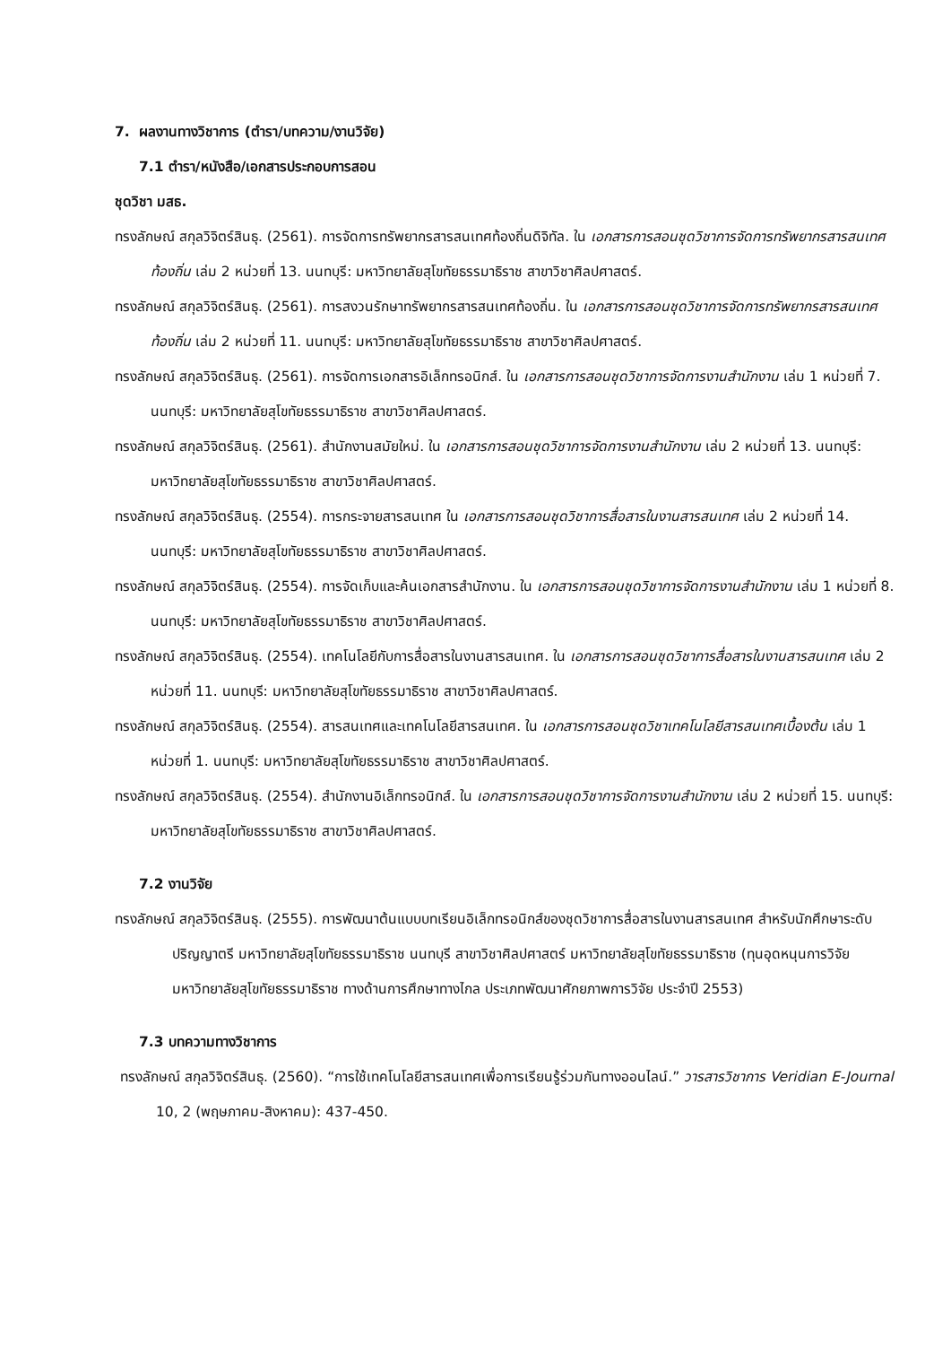7. ผลงานทางวิชาการ (ตำรา/บทความ/งานวิจัย)
7.1 ตำรา/หนังสือ/เอกสารประกอบการสอน
ชุดวิชา มสธ.
ทรงลักษณ์ สกุลวิจิตร์สินธุ. (2561). การจัดการทรัพยากรสารสนเทศท้องถิ่นดิจิทัล. ใน เอกสารการสอนชุดวิชาการจัดการทรัพยากรสารสนเทศท้องถิ่น เล่ม 2 หน่วยที่ 13. นนทบุรี: มหาวิทยาลัยสุโขทัยธรรมาธิราช สาขาวิชาศิลปศาสตร์.
ทรงลักษณ์ สกุลวิจิตร์สินธุ. (2561). การสงวนรักษาทรัพยากรสารสนเทศท้องถิ่น. ใน เอกสารการสอนชุดวิชาการจัดการทรัพยากรสารสนเทศท้องถิ่น เล่ม 2 หน่วยที่ 11. นนทบุรี: มหาวิทยาลัยสุโขทัยธรรมาธิราช สาขาวิชาศิลปศาสตร์.
ทรงลักษณ์ สกุลวิจิตร์สินธุ. (2561). การจัดการเอกสารอิเล็กทรอนิกส์. ใน เอกสารการสอนชุดวิชาการจัดการงานสำนักงาน เล่ม 1 หน่วยที่ 7. นนทบุรี: มหาวิทยาลัยสุโขทัยธรรมาธิราช สาขาวิชาศิลปศาสตร์.
ทรงลักษณ์ สกุลวิจิตร์สินธุ. (2561). สำนักงานสมัยใหม่. ใน เอกสารการสอนชุดวิชาการจัดการงานสำนักงาน เล่ม 2 หน่วยที่ 13. นนทบุรี: มหาวิทยาลัยสุโขทัยธรรมาธิราช สาขาวิชาศิลปศาสตร์.
ทรงลักษณ์ สกุลวิจิตร์สินธุ. (2554). การกระจายสารสนเทศ ใน เอกสารการสอนชุดวิชาการสื่อสารในงานสารสนเทศ เล่ม 2 หน่วยที่ 14. นนทบุรี: มหาวิทยาลัยสุโขทัยธรรมาธิราช สาขาวิชาศิลปศาสตร์.
ทรงลักษณ์ สกุลวิจิตร์สินธุ. (2554). การจัดเก็บและค้นเอกสารสำนักงาน. ใน เอกสารการสอนชุดวิชาการจัดการงานสำนักงาน เล่ม 1 หน่วยที่ 8. นนทบุรี: มหาวิทยาลัยสุโขทัยธรรมาธิราช สาขาวิชาศิลปศาสตร์.
ทรงลักษณ์ สกุลวิจิตร์สินธุ. (2554). เทคโนโลยีกับการสื่อสารในงานสารสนเทศ. ใน เอกสารการสอนชุดวิชาการสื่อสารในงานสารสนเทศ เล่ม 2 หน่วยที่ 11. นนทบุรี: มหาวิทยาลัยสุโขทัยธรรมาธิราช สาขาวิชาศิลปศาสตร์.
ทรงลักษณ์ สกุลวิจิตร์สินธุ. (2554). สารสนเทศและเทคโนโลยีสารสนเทศ. ใน เอกสารการสอนชุดวิชาเทคโนโลยีสารสนเทศเบื้องต้น เล่ม 1 หน่วยที่ 1. นนทบุรี: มหาวิทยาลัยสุโขทัยธรรมาธิราช สาขาวิชาศิลปศาสตร์.
ทรงลักษณ์ สกุลวิจิตร์สินธุ. (2554). สำนักงานอิเล็กทรอนิกส์. ใน เอกสารการสอนชุดวิชาการจัดการงานสำนักงาน เล่ม 2 หน่วยที่ 15. นนทบุรี: มหาวิทยาลัยสุโขทัยธรรมาธิราช สาขาวิชาศิลปศาสตร์.
7.2 งานวิจัย
ทรงลักษณ์ สกุลวิจิตร์สินธุ. (2555). การพัฒนาต้นแบบบทเรียนอิเล็กทรอนิกส์ของชุดวิชาการสื่อสารในงานสารสนเทศ สำหรับนักศึกษาระดับปริญญาตรี มหาวิทยาลัยสุโขทัยธรรมาธิราช นนทบุรี สาขาวิชาศิลปศาสตร์ มหาวิทยาลัยสุโขทัยธรรมาธิราช (ทุนอุดหนุนการวิจัยมหาวิทยาลัยสุโขทัยธรรมาธิราช ทางด้านการศึกษาทางไกล ประเภทพัฒนาศักยภาพการวิจัย ประจำปี 2553)
7.3 บทความทางวิชาการ
ทรงลักษณ์ สกุลวิจิตร์สินธุ. (2560). “การใช้เทคโนโลยีสารสนเทศเพื่อการเรียนรู้ร่วมกันทางออนไลน์.” วารสารวิชาการ Veridian E-Journal 10, 2 (พฤษภาคม-สิงหาคม): 437-450.